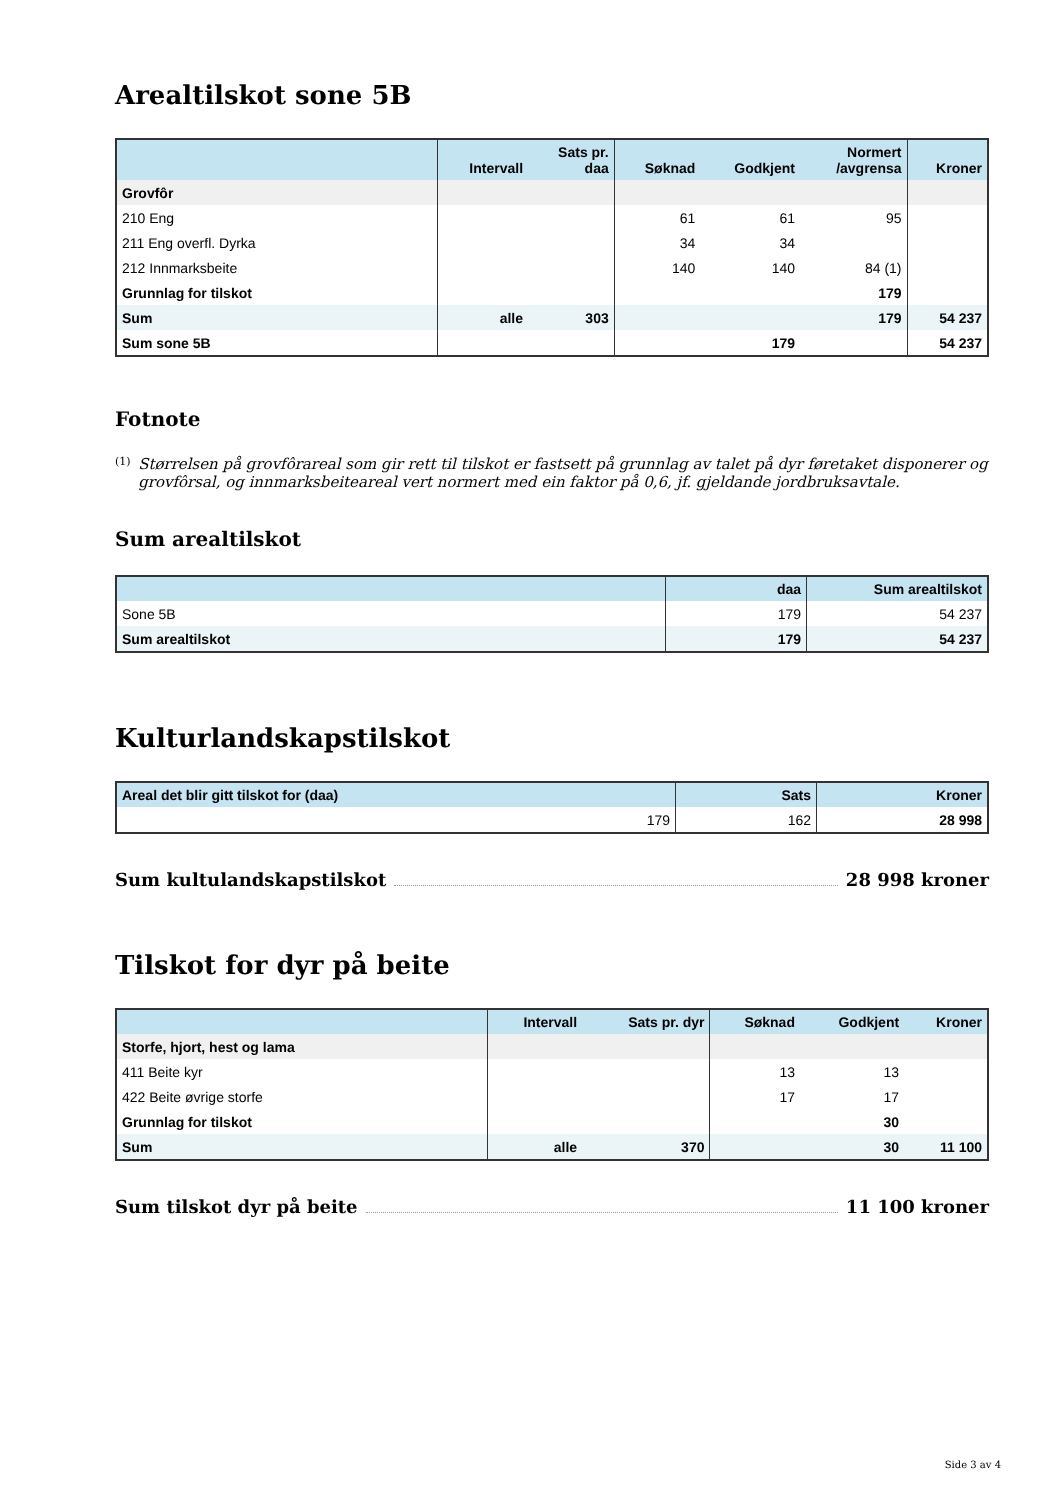Arealtilskot sone 5B
| | Intervall | Sats pr. daa | Søknad | Godkjent | Normert /avgrensa | Kroner |
| --- | --- | --- | --- | --- | --- | --- |
| Grovfôr | | | | | | |
| 210 Eng | | | 61 | 61 | 95 | |
| 211 Eng overfl. Dyrka | | | 34 | 34 | | |
| 212 Innmarksbeite | | | 140 | 140 | 84 (1) | |
| Grunnlag for tilskot | | | | | 179 | |
| Sum | alle | 303 | | | 179 | 54 237 |
| Sum sone 5B | | | | 179 | | 54 237 |
Fotnote
<sup>(1)</sup>
Størrelsen på grovfôrareal som gir rett til tilskot er fastsett på grunnlag av talet på dyr føretaket disponerer og grovfôrsal, og innmarksbeiteareal vert normert med ein faktor på 0,6, jf. gjeldande jordbruksavtale.
Sum arealtilskot
| | daa | Sum arealtilskot |
| --- | --- | --- |
| Sone 5B | 179 | 54 237 |
| Sum arealtilskot | 179 | 54 237 |
Kulturlandskapstilskot
| Areal det blir gitt tilskot for (daa) | Sats | Kroner |
| --- | --- | --- |
| 179 | 162 | 28 998 |
Sum kultulandskapstilskot 28 998 kroner
Tilskot for dyr på beite
| | Intervall | Sats pr. dyr | Søknad | Godkjent | Kroner |
| --- | --- | --- | --- | --- | --- |
| Storfe, hjort, hest og lama | | | | | |
| 411 Beite kyr | | | 13 | 13 | |
| 422 Beite øvrige storfe | | | 17 | 17 | |
| Grunnlag for tilskot | | | | 30 | |
| Sum | alle | 370 | | 30 | 11 100 |
Sum tilskot dyr på beite 11 100 kroner
Side 3 av 4